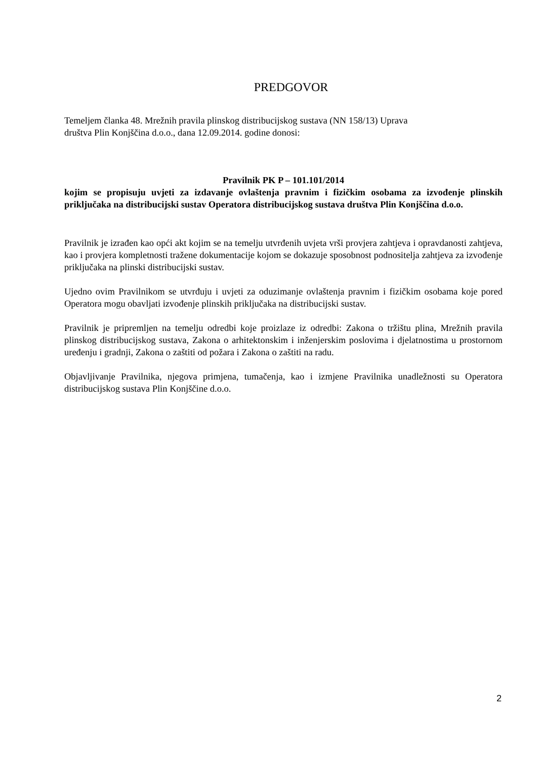PREDGOVOR
Temeljem članka 48. Mrežnih pravila plinskog distribucijskog sustava (NN 158/13) Uprava
društva Plin Konjščina d.o.o., dana 12.09.2014. godine donosi:
Pravilnik PK P – 101.101/2014
kojim se propisuju uvjeti za izdavanje ovlaštenja pravnim i fizičkim osobama za izvođenje plinskih priključaka na distribucijski sustav Operatora distribucijskog sustava društva Plin Konjščina d.o.o.
Pravilnik je izrađen kao opći akt kojim se na temelju utvrđenih uvjeta vrši provjera zahtjeva i opravdanosti zahtjeva, kao i provjera kompletnosti tražene dokumentacije kojom se dokazuje sposobnost podnositelja zahtjeva za izvođenje priključaka na plinski distribucijski sustav.
Ujedno ovim Pravilnikom se utvrđuju i uvjeti za oduzimanje ovlaštenja pravnim i fizičkim osobama koje pored Operatora mogu obavljati izvođenje plinskih priključaka na distribucijski sustav.
Pravilnik je pripremljen na temelju odredbi koje proizlaze iz odredbi: Zakona o tržištu plina, Mrežnih pravila plinskog distribucijskog sustava, Zakona o arhitektonskim i inženjerskim poslovima i djelatnostima u prostornom uređenju i gradnji, Zakona o zaštiti od požara i Zakona o zaštiti na radu.
Objavljivanje Pravilnika, njegova primjena, tumačenja, kao i izmjene Pravilnika unadležnosti su Operatora distribucijskog sustava Plin Konjščine d.o.o.
2